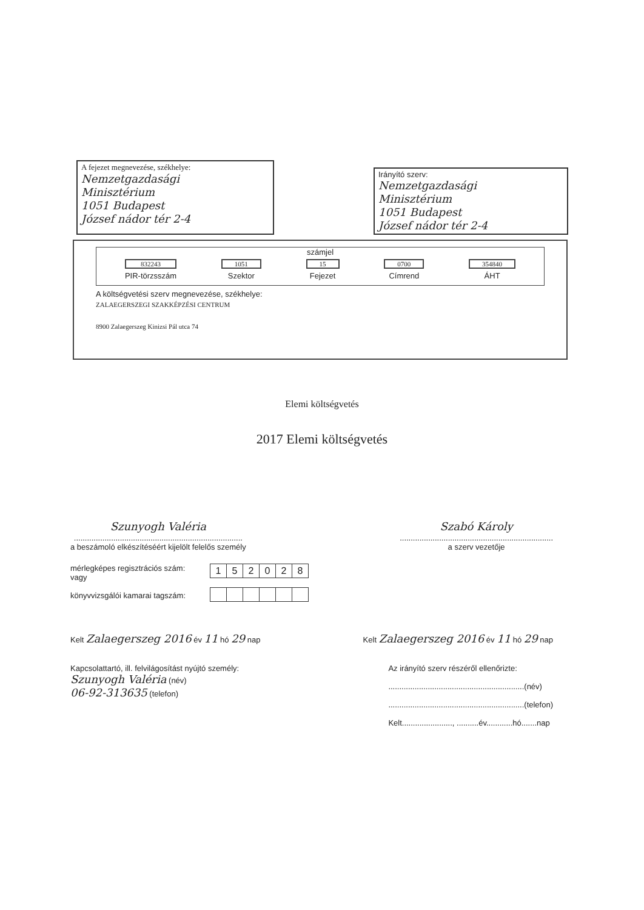A fejezet megnevezése, székhelye:
Nemzetgazdasági
Minisztérium
1051 Budapest
József nádor tér 2-4
Irányító szerv:
Nemzetgazdasági
Minisztérium
1051 Budapest
József nádor tér 2-4
számjel
832243
PIR-törzsszám
1051
Szektor
15
Fejezet
0700
Címrend
354840
ÁHT
A költségvetési szerv megnevezése, székhelye:
ZALAEGERSZEGI SZAKKÉPZÉSI CENTRUM
8900 Zalaegerszeg Kinizsi Pál utca 74
Elemi költségvetés
2017 Elemi költségvetés
Szunyogh Valéria
.............................................................................
a beszámoló elkészítéséért kijelölt felelős személy
Szabó Károly
......................................................................
a szerv vezetője
mérlegképes regisztrációs szám:
vagy
könyvvizsgálói kamarai tagszám:
| 1 | 5 | 2 | 0 | 2 | 8 |
Kelt Zalaegerszeg 2016 év 11 hó 29 nap
Kelt Zalaegerszeg 2016 év 11 hó 29 nap
Kapcsolattartó, ill. felvilágosítást nyújtó személy:
Szunyogh Valéria (név)
06-92-313635 (telefon)
Az irányító szerv részéről ellenőrizte:
..............................................................(név)
..............................................................(telefon)
Kelt......................., ..........év............hó.......nap